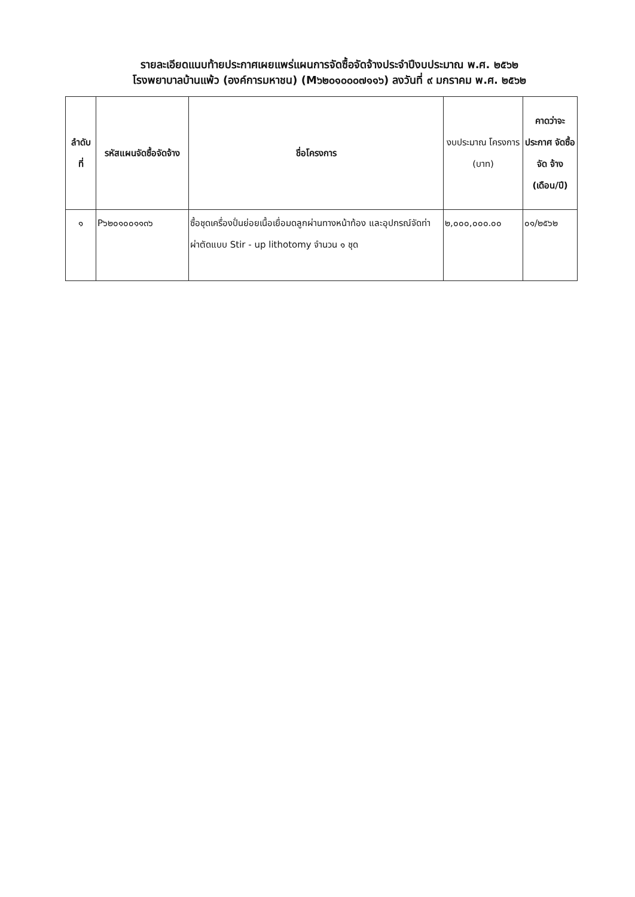รายละเอียดแนบท้ายประกาศเผยแพร่แผนการจัดซื้อจัดจ้างประจำปีงบประมาณ พ.ศ. ๒๕๖๒
โรงพยาบาลบ้านแพ้ว (องค์การมหาชน) (M๖๒๐๑๐๐๐๗๑๑๖) ลงวันที่ ๙ มกราคม พ.ศ. ๒๕๖๒
| ลำดับ ที่ | รหัสแผนจัดซื้อจัดจ้าง | ชื่อโครงการ | งบประมาณ โครงการ (บาท) | คาดว่าจะ ประกาศ จัดซื้อจัด จ้าง (เดือน/ปี) |
| --- | --- | --- | --- | --- |
| ๑ | P๖๒๐๑๐๐๑๑๓๖ | ซื้อชุดเครื่องปั่นย่อยเนื้อเยื่อมดลูกผ่านทางหน้าท้อง และอุปกรณ์จัดท่าผ่าตัดแบบ Stir - up lithotomy จำนวน ๑ ชุด | ๒,๐๐๐,๐๐๐.๐๐ | ๐๑/๒๕๖๒ |